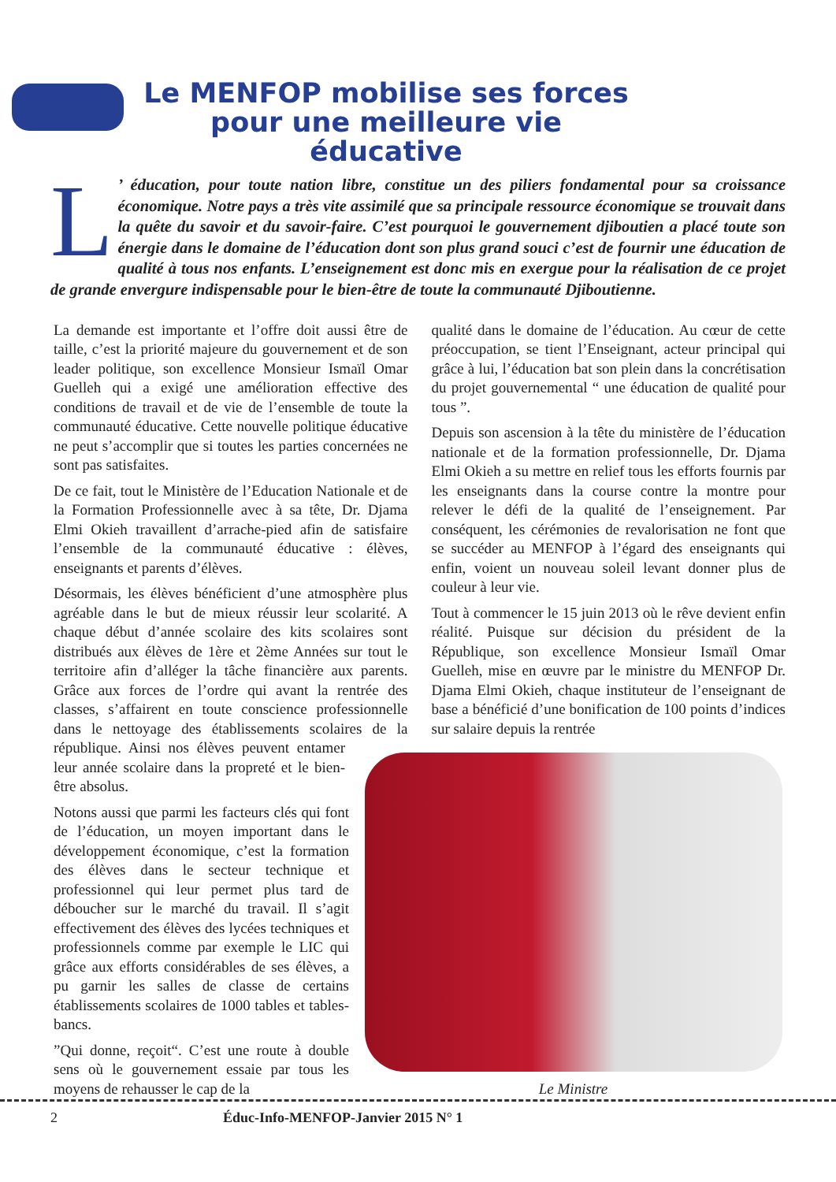Le MENFOP mobilise ses forces pour une meilleure vie éducative
L’ éducation, pour toute nation libre, constitue un des piliers fondamental pour sa croissance économique. Notre pays a très vite assimilé que sa principale ressource économique se trouvait dans la quête du savoir et du savoir-faire. C’est pourquoi le gouvernement djiboutien a placé toute son énergie dans le domaine de l’éducation dont son plus grand souci c’est de fournir une éducation de qualité à tous nos enfants. L’enseignement est donc mis en exergue pour la réalisation de ce projet de grande envergure indispensable pour le bien-être de toute la communauté Djiboutienne.
La demande est importante et l’offre doit aussi être de taille, c’est la priorité majeure du gouvernement et de son leader politique, son excellence Monsieur Ismaïl Omar Guelleh qui a exigé une amélioration effective des conditions de travail et de vie de l’ensemble de toute la communauté éducative. Cette nouvelle politique éducative ne peut s’accomplir que si toutes les parties concernées ne sont pas satisfaites.
De ce fait, tout le Ministère de l’Education Nationale et de la Formation Professionnelle avec à sa tête, Dr. Djama Elmi Okieh travaillent d’arrache-pied afin de satisfaire l’ensemble de la communauté éducative : élèves, enseignants et parents d’élèves.
Désormais, les élèves bénéficient d’une atmosphère plus agréable dans le but de mieux réussir leur scolarité. A chaque début d’année scolaire des kits scolaires sont distribués aux élèves de 1ère et 2ème Années sur tout le territoire afin d’alléger la tâche financière aux parents. Grâce aux forces de l’ordre qui avant la rentrée des classes, s’affairent en toute conscience professionnelle dans le nettoyage des établissements scolaires de la république. Ainsi nos élèves peuvent entamer leur année scolaire dans la propreté et le bien-être absolus.
Notons aussi que parmi les facteurs clés qui font de l’éducation, un moyen important dans le développement économique, c’est la formation des élèves dans le secteur technique et professionnel qui leur permet plus tard de déboucher sur le marché du travail. Il s’agit effectivement des élèves des lycées techniques et professionnels comme par exemple le LIC qui grâce aux efforts considérables de ses élèves, a pu garnir les salles de classe de certains établissements scolaires de 1000 tables et tables-bancs.
”Qui donne, reçoit“. C’est une route à double sens où le gouvernement essaie par tous les moyens de rehausser le cap de la
qualité dans le domaine de l’éducation. Au cœur de cette préoccupation, se tient l’Enseignant, acteur principal qui grâce à lui, l’éducation bat son plein dans la concrétisation du projet gouvernemental “ une éducation de qualité pour tous ”.
Depuis son ascension à la tête du ministère de l’éducation nationale et de la formation professionnelle, Dr. Djama Elmi Okieh a su mettre en relief tous les efforts fournis par les enseignants dans la course contre la montre pour relever le défi de la qualité de l’enseignement. Par conséquent, les cérémonies de revalorisation ne font que se succéder au MENFOP à l’égard des enseignants qui enfin, voient un nouveau soleil levant donner plus de couleur à leur vie.
Tout à commencer le 15 juin 2013 où le rêve devient enfin réalité. Puisque sur décision du président de la République, son excellence Monsieur Ismaïl Omar Guelleh, mise en œuvre par le ministre du MENFOP Dr. Djama Elmi Okieh, chaque instituteur de l’enseignant de base a bénéficié d’une bonification de 100 points d’indices sur salaire depuis la rentrée
Le Ministre
2 Éduc-Info-MENFOP-Janvier 2015 N° 1